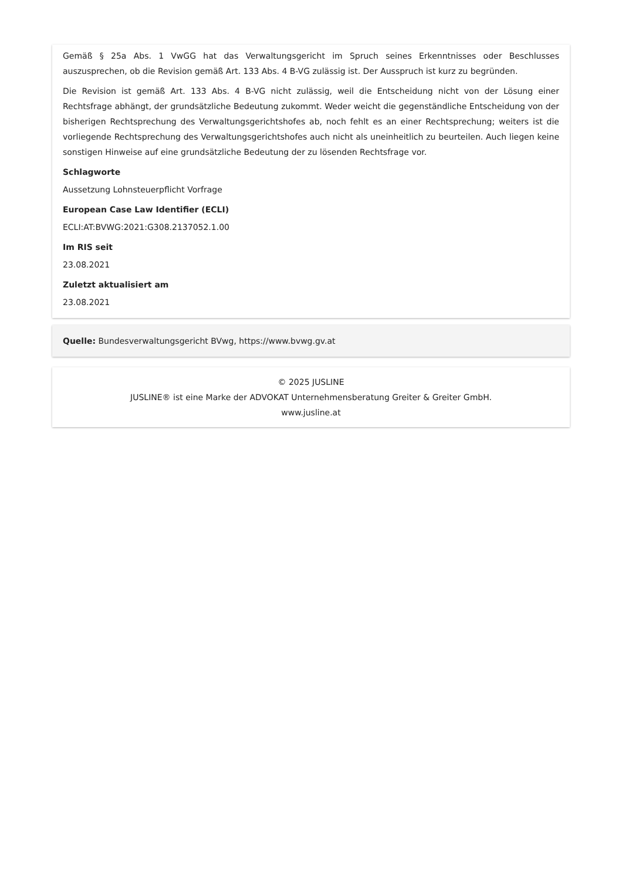Gemäß § 25a Abs. 1 VwGG hat das Verwaltungsgericht im Spruch seines Erkenntnisses oder Beschlusses auszusprechen, ob die Revision gemäß Art. 133 Abs. 4 B-VG zulässig ist. Der Ausspruch ist kurz zu begründen.
Die Revision ist gemäß Art. 133 Abs. 4 B-VG nicht zulässig, weil die Entscheidung nicht von der Lösung einer Rechtsfrage abhängt, der grundsätzliche Bedeutung zukommt. Weder weicht die gegenständliche Entscheidung von der bisherigen Rechtsprechung des Verwaltungsgerichtshofes ab, noch fehlt es an einer Rechtsprechung; weiters ist die vorliegende Rechtsprechung des Verwaltungsgerichtshofes auch nicht als uneinheitlich zu beurteilen. Auch liegen keine sonstigen Hinweise auf eine grundsätzliche Bedeutung der zu lösenden Rechtsfrage vor.
Schlagworte
Aussetzung Lohnsteuerpflicht Vorfrage
European Case Law Identifier (ECLI)
ECLI:AT:BVWG:2021:G308.2137052.1.00
Im RIS seit
23.08.2021
Zuletzt aktualisiert am
23.08.2021
Quelle: Bundesverwaltungsgericht BVwg, https://www.bvwg.gv.at
© 2025 JUSLINE
JUSLINE® ist eine Marke der ADVOKAT Unternehmensberatung Greiter & Greiter GmbH.
www.jusline.at